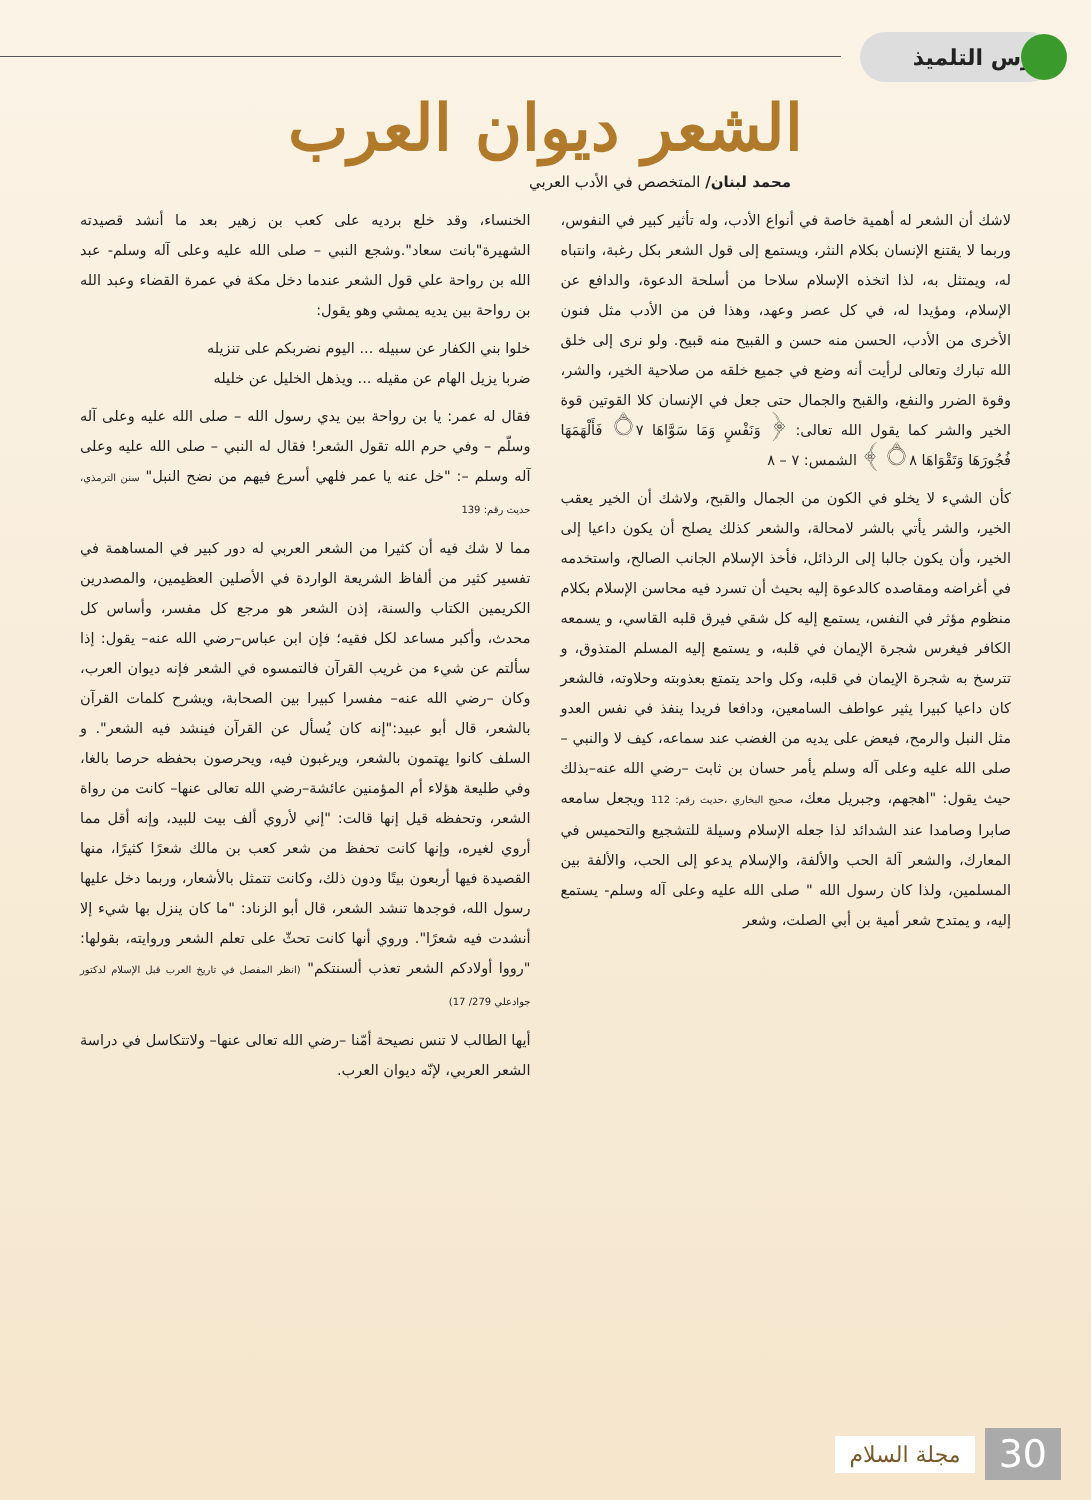درس التلميذ
الشعر ديوان العرب
محمد لبنان/ المتخصص في الأدب العربي
لاشك أن الشعر له أهمية خاصة في أنواع الأدب، وله تأثير كبير في النفوس، وربما لا يقتنع الإنسان بكلام النثر، ويستمع إلى قول الشعر بكل رغبة، وانتباه له، ويمتثل به، لذا اتخذه الإسلام سلاحا من أسلحة الدعوة، والدافع عن الإسلام، ومؤيدا له، في كل عصر وعهد، وهذا فن من الأدب مثل فنون الأخرى من الأدب، الحسن منه حسن و القبيح منه قبيح. ولو نرى إلى خلق الله تبارك وتعالى لرأيت أنه وضع في جميع خلقه من صلاحية الخير، والشر، وقوة الضرر والنفع، والقبح والجمال حتى جعل في الإنسان كلا القوتين قوة الخير والشر كما يقول الله تعالى: ﴿ وَنَفْسٍ وَمَا سَوَّاهَا ۝٧ فَأَلْهَمَهَا فُجُورَهَا وَتَقْوَاهَا ۝٨ ﴾ الشمس: ٧ – ٨
كأن الشيء لا يخلو في الكون من الجمال والقبح، ولاشك أن الخير يعقب الخير، والشر يأتي بالشر لامحالة، والشعر كذلك يصلح أن يكون داعيا إلى الخير، وأن يكون جالبا إلى الرذائل، فأخذ الإسلام الجانب الصالح، واستخدمه في أغراضه ومقاصده كالدعوة إليه بحيث أن تسرد فيه محاسن الإسلام بكلام منظوم مؤثر في النفس، يستمع إليه كل شقي فيرق قلبه القاسي، و يسمعه الكافر فيغرس شجرة الإيمان في قلبه، و يستمع إليه المسلم المتذوق، و تترسخ به شجرة الإيمان في قلبه، وكل واحد يتمتع بعذوبته وحلاوته، فالشعر كان داعيا كبيرا يثير عواطف السامعين، ودافعا فريدا ينفذ في نفس العدو مثل النبل والرمح، فيعض على يديه من الغضب عند سماعه، كيف لا والنبي –صلى الله عليه وعلى آله وسلم يأمر حسان بن ثابت –رضي الله عنه–بذلك حيث يقول: "اهجهم، وجبريل معك، صحيح البخاري ،حديث رقم: 112 ويجعل سامعه صابرا وصامدا عند الشدائد لذا جعله الإسلام وسيلة للتشجيع والتحميس في المعارك، والشعر آلة الحب والألفة، والإسلام يدعو إلى الحب، والألفة بين المسلمين، ولذا كان رسول الله " صلى الله عليه وعلى آله وسلم- يستمع إليه، و يمتدح شعر أمية بن أبي الصلت، وشعر
الخنساء، وقد خلع برديه على كعب بن زهير بعد ما أنشد قصيدته الشهيرة"بانت سعاد".وشجع النبي – صلى الله عليه وعلى آله وسلم- عبد الله بن رواحة علي قول الشعر عندما دخل مكة في عمرة القضاء وعبد الله بن رواحة بين يديه يمشي وهو يقول:
خلوا بني الكفار عن سبيله ... اليوم نضربكم على تنزيله
ضربا يزيل الهام عن مقيله ... ويذهل الخليل عن خليله
فقال له عمر: يا بن رواحة بين يدي رسول الله – صلى الله عليه وعلى آله وسلّم – وفي حرم الله تقول الشعر! فقال له النبي – صلى الله عليه وعلى آله وسلم –: "خل عنه يا عمر فلهي أسرع فيهم من نضح النبل" سنن الترمذي، حديث رقم: 139
مما لا شك فيه أن كثيرا من الشعر العربي له دور كبير في المساهمة في تفسير كثير من ألفاظ الشريعة الواردة في الأصلين العظيمين، والمصدرين الكريمين الكتاب والسنة، إذن الشعر هو مرجع كل مفسر، وأساس كل محدث، وأكبر مساعد لكل فقيه؛ فإن ابن عباس–رضي الله عنه– يقول: إذا سألتم عن شيء من غريب القرآن فالتمسوه في الشعر فإنه ديوان العرب، وكان –رضي الله عنه– مفسرا كبيرا بين الصحابة، ويشرح كلمات القرآن بالشعر، قال أبو عبيد:"إنه كان يُسأل عن القرآن فينشد فيه الشعر". و السلف كانوا يهتمون بالشعر، ويرغبون فيه، ويحرصون بحفظه حرصا بالغا، وفي طليعة هؤلاء أم المؤمنين عائشة–رضي الله تعالى عنها– كانت من رواة الشعر، وتحفظه قيل إنها قالت: "إني لأروي ألف بيت للبيد، وإنه أقل مما أروي لغيره، وإنها كانت تحفظ من شعر كعب بن مالك شعرًا كثيرًا، منها القصيدة فيها أربعون بيتًا ودون ذلك، وكانت تتمثل بالأشعار، وربما دخل عليها رسول الله، فوجدها تنشد الشعر، قال أبو الزناد: "ما كان ينزل بها شيء إلا أنشدت فيه شعرًا". وروي أنها كانت تحثّ على تعلم الشعر وروايته، بقولها: "رووا أولادكم الشعر تعذب ألسنتكم" (انظر المفصل في تاريخ العرب قبل الإسلام لدكتور جوادعلي 279/ 17)
أيها الطالب لا تنس نصيحة أمّنا –رضي الله تعالى عنها– ولاتتكاسل في دراسة الشعر العربي، لإنّه ديوان العرب.
30 مجلة السلام